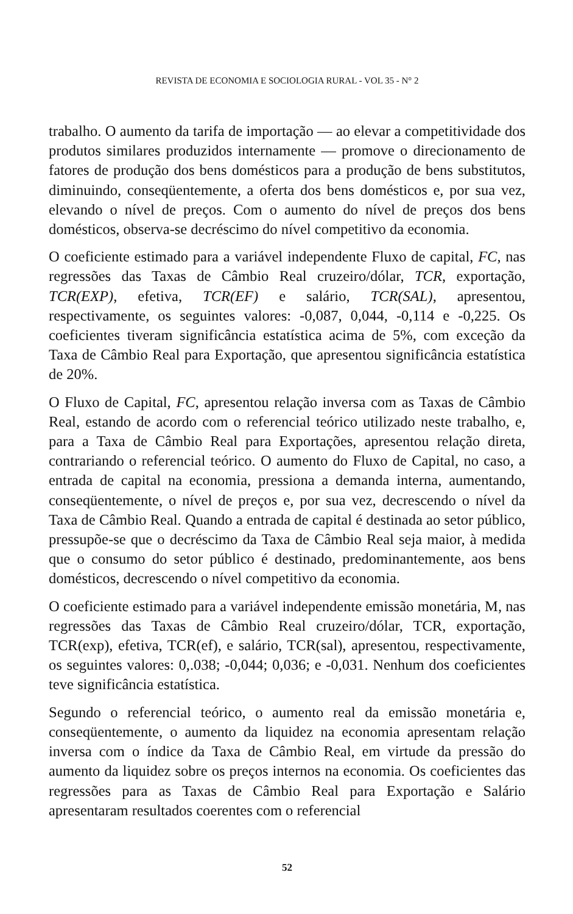REVISTA DE ECONOMIA E SOCIOLOGIA RURAL - VOL 35 - N° 2
trabalho. O aumento da tarifa de importação — ao elevar a competitividade dos produtos similares produzidos internamente — promove o direcionamento de fatores de produção dos bens domésticos para a produção de bens substitutos, diminuindo, conseqüentemente, a oferta dos bens domésticos e, por sua vez, elevando o nível de preços. Com o aumento do nível de preços dos bens domésticos, observa-se decréscimo do nível competitivo da economia.
O coeficiente estimado para a variável independente Fluxo de capital, FC, nas regressões das Taxas de Câmbio Real cruzeiro/dólar, TCR, exportação, TCR(EXP), efetiva, TCR(EF) e salário, TCR(SAL), apresentou, respectivamente, os seguintes valores: -0,087, 0,044, -0,114 e -0,225. Os coeficientes tiveram significância estatística acima de 5%, com exceção da Taxa de Câmbio Real para Exportação, que apresentou significância estatística de 20%.
O Fluxo de Capital, FC, apresentou relação inversa com as Taxas de Câmbio Real, estando de acordo com o referencial teórico utilizado neste trabalho, e, para a Taxa de Câmbio Real para Exportações, apresentou relação direta, contrariando o referencial teórico. O aumento do Fluxo de Capital, no caso, a entrada de capital na economia, pressiona a demanda interna, aumentando, conseqüentemente, o nível de preços e, por sua vez, decrescendo o nível da Taxa de Câmbio Real. Quando a entrada de capital é destinada ao setor público, pressupõe-se que o decréscimo da Taxa de Câmbio Real seja maior, à medida que o consumo do setor público é destinado, predominantemente, aos bens domésticos, decrescendo o nível competitivo da economia.
O coeficiente estimado para a variável independente emissão monetária, M, nas regressões das Taxas de Câmbio Real cruzeiro/dólar, TCR, exportação, TCR(exp), efetiva, TCR(ef), e salário, TCR(sal), apresentou, respectivamente, os seguintes valores: 0,.038; -0,044; 0,036; e -0,031. Nenhum dos coeficientes teve significância estatística.
Segundo o referencial teórico, o aumento real da emissão monetária e, conseqüentemente, o aumento da liquidez na economia apresentam relação inversa com o índice da Taxa de Câmbio Real, em virtude da pressão do aumento da liquidez sobre os preços internos na economia. Os coeficientes das regressões para as Taxas de Câmbio Real para Exportação e Salário apresentaram resultados coerentes com o referencial
52